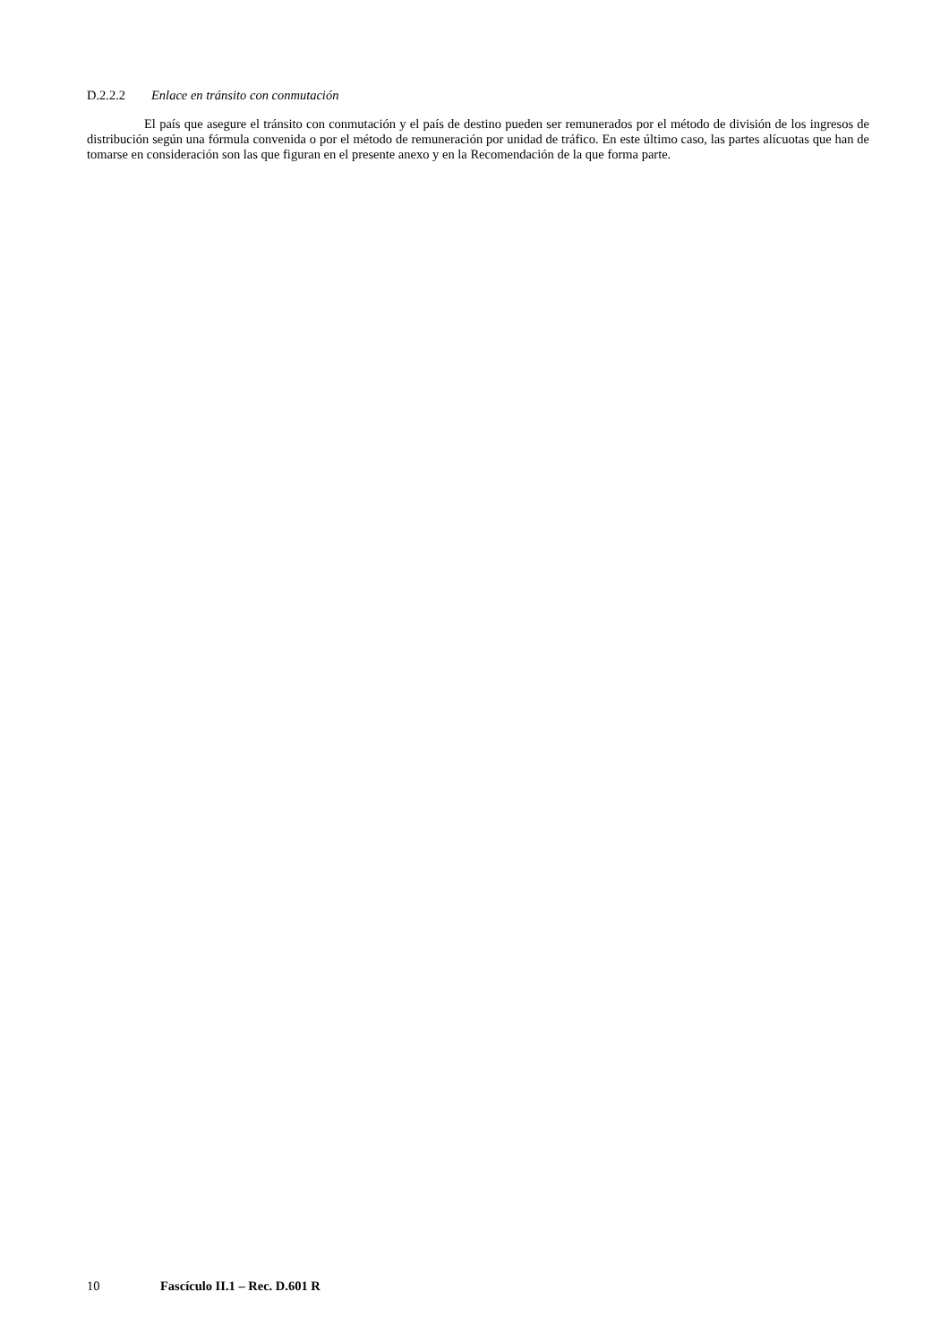D.2.2.2 Enlace en tránsito con conmutación
El país que asegure el tránsito con conmutación y el país de destino pueden ser remunerados por el método de división de los ingresos de distribución según una fórmula convenida o por el método de remuneración por unidad de tráfico. En este último caso, las partes alícuotas que han de tomarse en consideración son las que figuran en el presente anexo y en la Recomendación de la que forma parte.
10 Fascículo II.1 – Rec. D.601 R